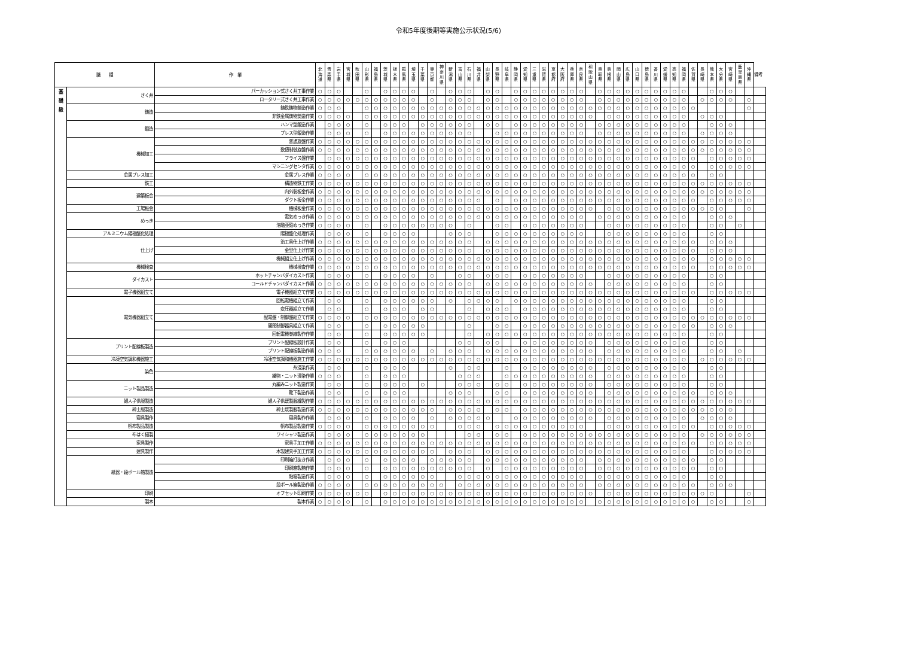令和5年度後期等実施公示状況(5/6)
| 職 種 | | 作 業 | 北 海 道 | 青 森 県 | 岩 手 県 | 宮 城 県 | 秋 田 県 | 山 形 県 | 福 島 県 | 茨 城 県 | 栃 木 県 | 群 馬 県 | 埼 玉 県 | 千 葉 県 | 東 京 都 | 神 奈 川 県 | 新 潟 県 | 富 山 県 | 石 川 県 | 福 井 県 | 山 梨 県 | 長 野 県 | 岐 阜 県 | 静 岡 県 | 愛 知 県 | 三 重 県 | 滋 賀 県 | 京 都 府 | 大 阪 府 | 兵 庫 県 | 奈 良 県 | 和 歌 山 県 | 鳥 取 県 | 島 根 県 | 岡 山 県 | 広 島 県 | 山 口 県 | 徳 島 県 | 香 川 県 | 愛 媛 県 | 高 知 県 | 福 岡 県 | 佐 賀 県 | 長 崎 県 | 熊 本 県 | 大 分 県 | 宮 崎 県 | 鹿 児 島 県 | 沖 縄 県 | 備考 |
| --- | --- | --- | --- | --- | --- | --- | --- | --- | --- | --- | --- | --- | --- | --- | --- | --- | --- | --- | --- | --- | --- | --- | --- | --- | --- | --- | --- | --- | --- | --- | --- | --- | --- | --- | --- | --- | --- | --- | --- | --- | --- | --- | --- | --- | --- | --- | --- | --- | --- | --- |
| 基 礎 級 | さく井 | パーカッション式さく井工事作業 | ○ | ○ | ○ | | | ○ | | ○ | ○ | ○ | ○ | | ○ | | ○ | ○ | ○ | | ○ | ○ | | ○ | ○ | ○ | ○ | ○ | ○ | ○ | ○ | | ○ | ○ | ○ | ○ | ○ | ○ | ○ | ○ | ○ | ○ | | | ○ | ○ | ○ | | | |
| | | ロータリー式さく井工事作業 | ○ | ○ | ○ | ○ | ○ | ○ | ○ | ○ | ○ | ○ | ○ | | ○ | | ○ | ○ | ○ | | ○ | ○ | | ○ | ○ | ○ | ○ | ○ | ○ | ○ | ○ | | ○ | ○ | ○ | ○ | ○ | ○ | ○ | ○ | ○ | ○ | | ○ | ○ | ○ | ○ | | ○ | |
| | 鋳造 | 鋳鉄鋳物鋳造作業 | ○ | ○ | ○ | | | ○ | ○ | ○ | ○ | ○ | ○ | ○ | ○ | ○ | ○ | ○ | ○ | ○ | ○ | ○ | ○ | ○ | ○ | ○ | ○ | ○ | ○ | ○ | ○ | ○ | ○ | ○ | ○ | ○ | ○ | ○ | ○ | ○ | ○ | ○ | ○ | | | | | | ○ | |
| | | 非鉄金属鋳物鋳造作業 | ○ | ○ | ○ | ○ | | ○ | ○ | ○ | ○ | ○ | ○ | ○ | ○ | ○ | ○ | ○ | ○ | ○ | ○ | ○ | ○ | ○ | ○ | ○ | ○ | ○ | ○ | ○ | ○ | ○ | | ○ | ○ | ○ | ○ | ○ | ○ | ○ | ○ | ○ | | ○ | ○ | ○ | | | | |
| | 鍛造 | ハンマ型鍛造作業 | | ○ | ○ | ○ | | ○ | | ○ | ○ | ○ | | ○ | ○ | ○ | ○ | ○ | ○ | | ○ | ○ | | ○ | ○ | ○ | ○ | ○ | ○ | ○ | ○ | | ○ | ○ | ○ | ○ | ○ | ○ | ○ | ○ | ○ | ○ | | | ○ | ○ | ○ | | | |
| | | プレス型鍛造作業 | | ○ | ○ | ○ | | ○ | | ○ | ○ | ○ | ○ | ○ | ○ | ○ | ○ | ○ | ○ | | | ○ | ○ | ○ | ○ | ○ | ○ | ○ | ○ | ○ | ○ | | ○ | ○ | ○ | ○ | ○ | ○ | ○ | ○ | ○ | ○ | | ○ | ○ | ○ | ○ | | | |
| | 機械加工 | 普通旋盤作業 | ○ | ○ | ○ | ○ | ○ | ○ | ○ | ○ | ○ | ○ | ○ | ○ | ○ | ○ | ○ | ○ | ○ | ○ | ○ | ○ | ○ | ○ | ○ | ○ | ○ | ○ | ○ | ○ | ○ | ○ | ○ | ○ | ○ | ○ | ○ | ○ | ○ | ○ | ○ | ○ | ○ | ○ | ○ | ○ | ○ | ○ | ○ | |
| | | 数値制御旋盤作業 | ○ | ○ | ○ | ○ | ○ | ○ | ○ | ○ | ○ | ○ | ○ | ○ | ○ | ○ | ○ | ○ | ○ | ○ | ○ | ○ | ○ | ○ | ○ | ○ | ○ | ○ | ○ | ○ | ○ | ○ | ○ | ○ | ○ | ○ | ○ | ○ | ○ | ○ | ○ | ○ | ○ | ○ | ○ | ○ | ○ | ○ | ○ | |
| | | フライス盤作業 | | ○ | ○ | ○ | ○ | ○ | ○ | ○ | ○ | ○ | ○ | ○ | ○ | ○ | ○ | ○ | ○ | ○ | ○ | ○ | ○ | ○ | ○ | ○ | ○ | ○ | ○ | ○ | ○ | ○ | ○ | ○ | ○ | ○ | ○ | ○ | ○ | ○ | ○ | ○ | ○ | | ○ | ○ | ○ | ○ | ○ | |
| | | マシニングセンタ作業 | ○ | ○ | ○ | ○ | ○ | ○ | ○ | ○ | ○ | ○ | ○ | ○ | ○ | ○ | ○ | ○ | ○ | ○ | ○ | ○ | ○ | ○ | ○ | ○ | ○ | ○ | ○ | ○ | ○ | ○ | ○ | ○ | ○ | ○ | ○ | ○ | ○ | ○ | ○ | ○ | ○ | | ○ | ○ | ○ | ○ | ○ | |
| | 金属プレス加工 | 金属プレス作業 | ○ | ○ | ○ | ○ | | ○ | ○ | ○ | ○ | ○ | ○ | ○ | ○ | ○ | ○ | ○ | ○ | ○ | ○ | ○ | ○ | ○ | ○ | ○ | ○ | ○ | ○ | ○ | ○ | ○ | ○ | ○ | ○ | ○ | ○ | ○ | ○ | ○ | ○ | ○ | ○ | | ○ | ○ | | | | |
| | 鉄工 | 構造物鉄工作業 | ○ | ○ | ○ | ○ | ○ | ○ | ○ | ○ | ○ | ○ | ○ | ○ | ○ | ○ | ○ | ○ | ○ | ○ | ○ | ○ | ○ | ○ | ○ | ○ | ○ | ○ | ○ | ○ | ○ | ○ | ○ | ○ | ○ | ○ | ○ | ○ | ○ | ○ | ○ | ○ | ○ | ○ | ○ | ○ | ○ | ○ | ○ | |
| | 建築板金 | 内外装板金作業 | ○ | ○ | ○ | ○ | ○ | ○ | ○ | ○ | ○ | ○ | ○ | ○ | ○ | ○ | ○ | ○ | ○ | ○ | ○ | ○ | ○ | ○ | ○ | ○ | ○ | ○ | ○ | ○ | ○ | ○ | ○ | ○ | ○ | ○ | ○ | ○ | ○ | ○ | ○ | ○ | ○ | ○ | ○ | ○ | ○ | ○ | ○ | |
| | | ダクト板金作業 | ○ | ○ | ○ | ○ | ○ | ○ | ○ | ○ | ○ | ○ | ○ | ○ | ○ | ○ | ○ | ○ | ○ | ○ | | ○ | | ○ | ○ | ○ | ○ | ○ | ○ | ○ | ○ | ○ | ○ | ○ | ○ | ○ | ○ | ○ | ○ | ○ | ○ | ○ | ○ | | ○ | ○ | ○ | ○ | ○ | |
| | 工場板金 | 機械板金作業 | ○ | ○ | ○ | ○ | ○ | ○ | ○ | ○ | ○ | ○ | ○ | ○ | ○ | ○ | ○ | ○ | ○ | ○ | ○ | ○ | ○ | ○ | ○ | ○ | ○ | ○ | ○ | ○ | ○ | ○ | | ○ | ○ | ○ | ○ | ○ | ○ | ○ | ○ | ○ | ○ | ○ | ○ | ○ | | | ○ | |
| | めっき | 電気めっき作業 | ○ | ○ | ○ | ○ | ○ | ○ | ○ | ○ | ○ | ○ | ○ | ○ | ○ | ○ | ○ | ○ | ○ | ○ | ○ | ○ | ○ | ○ | ○ | ○ | ○ | ○ | ○ | ○ | ○ | | ○ | ○ | ○ | ○ | ○ | ○ | ○ | ○ | ○ | ○ | | | ○ | ○ | ○ | | | |
| | | 溶融亜鉛めっき作業 | ○ | ○ | ○ | ○ | | ○ | | ○ | ○ | ○ | ○ | ○ | ○ | ○ | ○ | | ○ | | | ○ | ○ | | ○ | ○ | ○ | ○ | ○ | ○ | ○ | | | ○ | ○ | ○ | ○ | ○ | ○ | ○ | ○ | ○ | | | ○ | ○ | | ○ | | |
| | アルミニウム陽極酸化処理 | 陽極酸化処理作業 | | ○ | ○ | ○ | | ○ | | ○ | ○ | ○ | ○ | | | | ○ | ○ | ○ | | | ○ | ○ | ○ | ○ | ○ | ○ | ○ | ○ | ○ | ○ | | | ○ | ○ | ○ | ○ | ○ | ○ | ○ | ○ | ○ | | | ○ | ○ | | | | |
| | 仕上げ | 治工具仕上げ作業 | ○ | ○ | ○ | ○ | ○ | ○ | ○ | ○ | ○ | ○ | ○ | ○ | ○ | ○ | ○ | ○ | ○ | | ○ | ○ | ○ | ○ | ○ | ○ | ○ | ○ | ○ | ○ | ○ | ○ | ○ | ○ | ○ | ○ | ○ | ○ | ○ | ○ | ○ | ○ | ○ | | ○ | ○ | ○ | | | |
| | | 金型仕上げ作業 | ○ | ○ | ○ | ○ | ○ | ○ | ○ | ○ | ○ | ○ | ○ | ○ | ○ | ○ | ○ | ○ | ○ | | ○ | ○ | ○ | ○ | ○ | ○ | ○ | ○ | ○ | ○ | ○ | ○ | ○ | ○ | ○ | ○ | ○ | ○ | ○ | ○ | ○ | ○ | ○ | | ○ | ○ | ○ | | | |
| | | 機械組立仕上げ作業 | ○ | ○ | ○ | ○ | ○ | ○ | ○ | ○ | ○ | ○ | ○ | ○ | ○ | ○ | ○ | ○ | ○ | ○ | ○ | ○ | ○ | ○ | ○ | ○ | ○ | ○ | ○ | ○ | ○ | ○ | ○ | ○ | ○ | ○ | ○ | ○ | ○ | ○ | ○ | ○ | ○ | | ○ | ○ | ○ | ○ | ○ | |
| | 機械検査 | 機械検査作業 | ○ | ○ | ○ | ○ | ○ | ○ | ○ | ○ | ○ | ○ | ○ | ○ | ○ | ○ | ○ | ○ | ○ | ○ | ○ | ○ | ○ | ○ | ○ | ○ | ○ | ○ | ○ | ○ | ○ | ○ | ○ | ○ | ○ | ○ | ○ | ○ | ○ | ○ | ○ | ○ | ○ | | ○ | ○ | ○ | ○ | ○ | |
| | ダイカスト | ホットチャンバダイカスト作業 | | ○ | ○ | ○ | | ○ | | ○ | ○ | ○ | ○ | | ○ | | | ○ | ○ | | ○ | ○ | ○ | | ○ | ○ | ○ | ○ | ○ | ○ | ○ | | | ○ | ○ | ○ | ○ | ○ | ○ | ○ | ○ | ○ | | | ○ | ○ | | | | |
| | | コールドチャンバダイカスト作業 | ○ | ○ | ○ | ○ | ○ | ○ | ○ | ○ | ○ | ○ | ○ | ○ | ○ | ○ | ○ | ○ | ○ | | ○ | ○ | ○ | ○ | ○ | ○ | ○ | ○ | ○ | ○ | ○ | ○ | | ○ | ○ | ○ | ○ | ○ | ○ | ○ | ○ | ○ | | | ○ | ○ | | | | |
| | 電子機器組立て | 電子機器組立て作業 | ○ | ○ | ○ | ○ | ○ | ○ | ○ | ○ | ○ | ○ | ○ | ○ | ○ | ○ | ○ | ○ | ○ | ○ | ○ | ○ | ○ | ○ | ○ | ○ | ○ | ○ | ○ | ○ | ○ | ○ | ○ | ○ | ○ | ○ | ○ | ○ | ○ | ○ | ○ | ○ | ○ | | ○ | ○ | ○ | ○ | ○ | |
| | 電気機器組立て | 回転電機組立て作業 | | ○ | ○ | | | ○ | | ○ | ○ | ○ | ○ | ○ | ○ | | ○ | | ○ | ○ | ○ | ○ | | ○ | ○ | ○ | ○ | ○ | ○ | ○ | ○ | ○ | ○ | ○ | ○ | ○ | ○ | ○ | ○ | ○ | ○ | ○ | | | ○ | ○ | | | | |
| | | 変圧器組立て作業 | | ○ | ○ | | | ○ | | ○ | ○ | ○ | | ○ | ○ | | | | ○ | | ○ | ○ | ○ | | ○ | ○ | ○ | ○ | ○ | ○ | ○ | ○ | ○ | ○ | ○ | ○ | ○ | ○ | ○ | ○ | ○ | ○ | | | ○ | ○ | | | | |
| | | 配電盤・制御盤組立て作業 | ○ | ○ | ○ | ○ | | ○ | ○ | ○ | ○ | ○ | ○ | ○ | ○ | ○ | ○ | ○ | ○ | ○ | ○ | ○ | ○ | ○ | ○ | ○ | ○ | ○ | ○ | ○ | ○ | ○ | ○ | ○ | ○ | ○ | ○ | ○ | ○ | ○ | ○ | ○ | ○ | ○ | ○ | ○ | ○ | ○ | ○ | |
| | | 開閉制御器具組立て作業 | | ○ | ○ | | | ○ | | ○ | ○ | ○ | ○ | ○ | | | | | ○ | | | ○ | ○ | | ○ | ○ | ○ | ○ | ○ | ○ | ○ | ○ | ○ | ○ | ○ | ○ | ○ | ○ | ○ | ○ | ○ | ○ | ○ | | ○ | ○ | ○ | | | |
| | | 回転電機巻線製作作業 | | ○ | ○ | | | ○ | | ○ | ○ | ○ | ○ | ○ | | | | | ○ | | ○ | ○ | ○ | ○ | ○ | ○ | ○ | ○ | ○ | ○ | ○ | ○ | ○ | ○ | ○ | ○ | ○ | ○ | ○ | ○ | ○ | ○ | | | ○ | ○ | | | | |
| | プリント配線板製造 | プリント配線板設計作業 | | ○ | ○ | | | ○ | | ○ | ○ | ○ | | | | | | ○ | ○ | | ○ | ○ | | | ○ | ○ | ○ | ○ | ○ | ○ | ○ | ○ | | ○ | ○ | ○ | ○ | ○ | ○ | ○ | ○ | ○ | | | ○ | ○ | | | | |
| | | プリント配線板製造作業 | ○ | ○ | ○ | | | ○ | ○ | ○ | ○ | ○ | ○ | | ○ | | ○ | ○ | ○ | | ○ | ○ | ○ | ○ | ○ | ○ | ○ | ○ | ○ | ○ | ○ | ○ | | ○ | ○ | ○ | ○ | ○ | ○ | ○ | ○ | ○ | | | ○ | ○ | | ○ | | |
| | 冷凍空気調和機器施工 | 冷凍空気調和機器施工作業 | ○ | ○ | ○ | ○ | ○ | ○ | ○ | ○ | ○ | ○ | ○ | ○ | ○ | ○ | ○ | ○ | ○ | ○ | ○ | ○ | ○ | ○ | ○ | ○ | ○ | ○ | ○ | ○ | ○ | ○ | ○ | ○ | ○ | ○ | ○ | ○ | ○ | ○ | ○ | ○ | | ○ | ○ | ○ | ○ | ○ | ○ | |
| | 染色 | 糸浸染作業 | | ○ | ○ | | | ○ | | ○ | ○ | ○ | | | | | ○ | | ○ | ○ | | | ○ | | ○ | ○ | ○ | ○ | ○ | ○ | ○ | ○ | | ○ | ○ | ○ | ○ | ○ | ○ | ○ | ○ | ○ | | | ○ | ○ | | | | |
| | | 織物・ニット浸染作業 | ○ | ○ | ○ | | | ○ | | ○ | ○ | ○ | | | | | | ○ | ○ | ○ | | | ○ | ○ | ○ | ○ | ○ | ○ | ○ | ○ | ○ | ○ | | ○ | ○ | ○ | ○ | ○ | ○ | ○ | ○ | ○ | | | ○ | ○ | | | | |
| | ニット製品製造 | 丸編みニット製造作業 | | ○ | ○ | | | ○ | | ○ | ○ | ○ | | ○ | | | | ○ | ○ | ○ | | ○ | ○ | | ○ | ○ | ○ | ○ | ○ | ○ | ○ | ○ | | ○ | ○ | ○ | ○ | ○ | ○ | ○ | ○ | ○ | | | ○ | ○ | | | | |
| | | 靴下製造作業 | | ○ | ○ | | | ○ | | ○ | ○ | ○ | | | | | ○ | ○ | ○ | | | ○ | ○ | | ○ | ○ | ○ | ○ | ○ | ○ | ○ | ○ | | ○ | ○ | ○ | ○ | ○ | ○ | ○ | ○ | ○ | ○ | | ○ | ○ | ○ | | | |
| | 婦人子供服製造 | 婦人子供既製服縫製作業 | ○ | ○ | ○ | ○ | ○ | ○ | ○ | ○ | ○ | ○ | ○ | ○ | ○ | ○ | ○ | ○ | ○ | ○ | ○ | ○ | ○ | ○ | ○ | ○ | ○ | ○ | ○ | ○ | ○ | ○ | ○ | ○ | ○ | ○ | ○ | ○ | ○ | ○ | ○ | ○ | ○ | ○ | ○ | ○ | ○ | ○ | ○ | |
| | 紳士服製造 | 紳士既製服製造作業 | ○ | ○ | ○ | ○ | ○ | ○ | ○ | ○ | ○ | ○ | ○ | ○ | ○ | | ○ | ○ | ○ | ○ | | ○ | ○ | | ○ | ○ | ○ | ○ | ○ | ○ | ○ | ○ | ○ | ○ | ○ | ○ | ○ | ○ | ○ | ○ | ○ | ○ | ○ | ○ | ○ | ○ | ○ | | | |
| | 寝具製作 | 寝具製作作業 | | ○ | ○ | ○ | | ○ | | ○ | ○ | ○ | ○ | | ○ | | ○ | ○ | ○ | ○ | ○ | | | ○ | ○ | ○ | ○ | ○ | ○ | ○ | ○ | ○ | | ○ | ○ | ○ | ○ | ○ | ○ | ○ | ○ | ○ | | ○ | ○ | ○ | ○ | | | |
| | 帆布製品製造 | 帆布製品製造作業 | ○ | ○ | ○ | ○ | | ○ | ○ | ○ | ○ | ○ | ○ | ○ | ○ | | | ○ | ○ | ○ | | ○ | ○ | ○ | ○ | ○ | ○ | ○ | ○ | ○ | ○ | | | ○ | ○ | ○ | ○ | ○ | ○ | ○ | ○ | ○ | ○ | | ○ | ○ | ○ | ○ | ○ | |
| | 布はく縫製 | ワイシャツ製造作業 | | ○ | ○ | ○ | | ○ | ○ | ○ | ○ | ○ | ○ | ○ | | | | | ○ | ○ | | ○ | ○ | | ○ | ○ | ○ | ○ | ○ | ○ | ○ | ○ | ○ | ○ | ○ | ○ | ○ | ○ | ○ | ○ | ○ | ○ | | ○ | ○ | ○ | ○ | ○ | ○ | |
| | 家具製作 | 家具手加工作業 | ○ | ○ | ○ | ○ | ○ | ○ | ○ | ○ | ○ | ○ | ○ | ○ | ○ | ○ | ○ | ○ | ○ | ○ | ○ | ○ | ○ | ○ | ○ | ○ | ○ | ○ | ○ | ○ | ○ | ○ | ○ | ○ | ○ | ○ | ○ | ○ | ○ | ○ | ○ | ○ | ○ | | ○ | ○ | ○ | ○ | ○ | |
| | 建具製作 | 木製建具手加工作業 | ○ | ○ | ○ | ○ | ○ | ○ | ○ | ○ | ○ | ○ | ○ | ○ | ○ | | ○ | ○ | ○ | | ○ | ○ | ○ | ○ | ○ | ○ | ○ | ○ | ○ | ○ | ○ | ○ | ○ | ○ | ○ | ○ | ○ | ○ | ○ | ○ | ○ | ○ | | | ○ | ○ | ○ | ○ | ○ | |
| | 紙器・段ボール箱製造 | 印刷箱打抜き作業 | | ○ | ○ | ○ | | ○ | | ○ | ○ | ○ | ○ | | ○ | ○ | ○ | ○ | ○ | | ○ | ○ | ○ | ○ | ○ | ○ | ○ | ○ | ○ | ○ | ○ | | ○ | ○ | ○ | ○ | ○ | ○ | ○ | ○ | ○ | ○ | ○ | | ○ | ○ | | | | |
| | | 印刷箱製箱作業 | | ○ | ○ | ○ | | ○ | | ○ | ○ | ○ | ○ | ○ | ○ | ○ | ○ | ○ | ○ | | ○ | | ○ | ○ | ○ | ○ | ○ | ○ | ○ | ○ | ○ | | ○ | ○ | ○ | ○ | ○ | ○ | ○ | ○ | ○ | ○ | ○ | | ○ | ○ | | | | |
| | | 貼箱製造作業 | | ○ | ○ | ○ | | ○ | | ○ | ○ | ○ | ○ | ○ | ○ | | | ○ | ○ | ○ | ○ | ○ | ○ | ○ | ○ | ○ | ○ | ○ | ○ | ○ | ○ | | ○ | ○ | ○ | ○ | ○ | ○ | ○ | ○ | ○ | ○ | | | ○ | ○ | | | | |
| | | 段ボール箱製造作業 | ○ | ○ | ○ | ○ | | ○ | ○ | ○ | ○ | ○ | ○ | ○ | ○ | ○ | | ○ | ○ | ○ | ○ | ○ | ○ | ○ | ○ | ○ | ○ | ○ | ○ | ○ | ○ | | ○ | ○ | ○ | ○ | ○ | ○ | ○ | ○ | ○ | ○ | ○ | | ○ | ○ | ○ | | | |
| | 印刷 | オフセット印刷作業 | ○ | ○ | ○ | ○ | ○ | ○ | | ○ | ○ | ○ | ○ | ○ | ○ | ○ | ○ | ○ | ○ | ○ | ○ | ○ | ○ | ○ | ○ | ○ | ○ | ○ | ○ | ○ | ○ | ○ | | ○ | ○ | ○ | ○ | ○ | ○ | ○ | ○ | ○ | ○ | ○ | ○ | | | | ○ | |
| | 製本 | 製本作業 | ○ | ○ | ○ | ○ | | ○ | | ○ | ○ | ○ | ○ | ○ | ○ | ○ | ○ | ○ | ○ | ○ | ○ | ○ | ○ | ○ | ○ | ○ | ○ | ○ | ○ | ○ | ○ | | ○ | ○ | ○ | ○ | ○ | ○ | ○ | ○ | ○ | ○ | ○ | | ○ | ○ | | | ○ | |